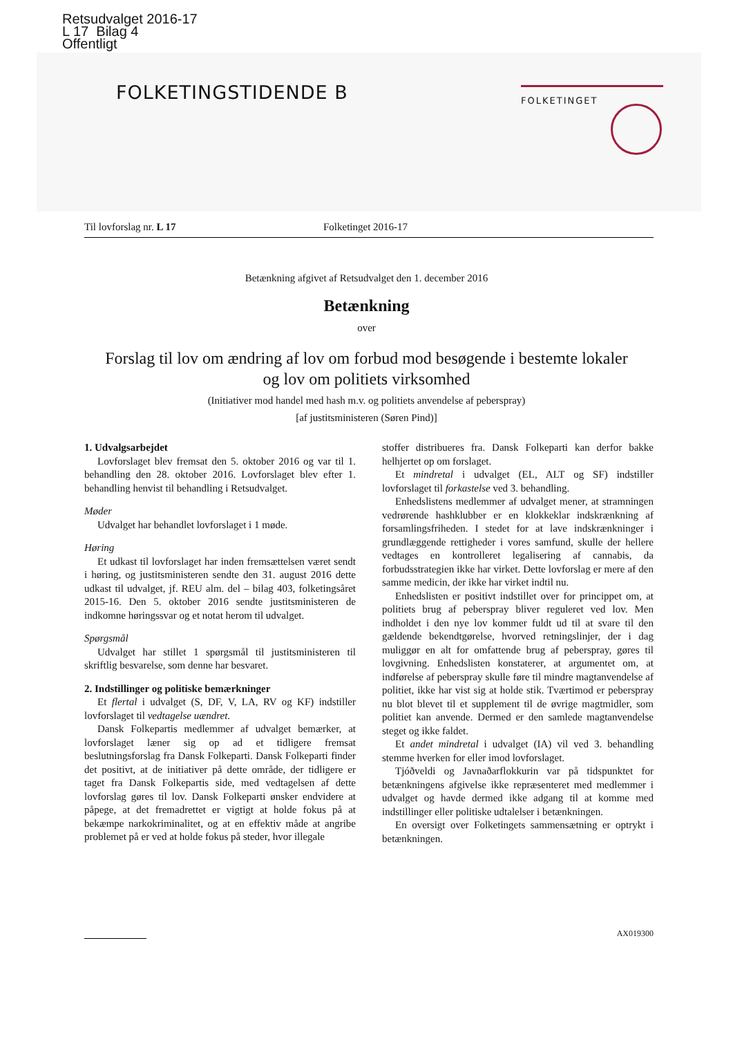Retsudvalget 2016-17
L 17 Bilag 4
Offentligt
FOLKETINGSTIDENDE B
FOLKETINGET
Til lovforslag nr. L 17 Folketinget 2016-17
Betænkning afgivet af Retsudvalget den 1. december 2016
Betænkning
over
Forslag til lov om ændring af lov om forbud mod besøgende i bestemte lokaler
og lov om politiets virksomhed
(Initiativer mod handel med hash m.v. og politiets anvendelse af peberspray)
[af justitsministeren (Søren Pind)]
1. Udvalgsarbejdet
Lovforslaget blev fremsat den 5. oktober 2016 og var til 1. behandling den 28. oktober 2016. Lovforslaget blev efter 1. behandling henvist til behandling i Retsudvalget.
Møder
Udvalget har behandlet lovforslaget i 1 møde.
Høring
Et udkast til lovforslaget har inden fremsættelsen været sendt i høring, og justitsministeren sendte den 31. august 2016 dette udkast til udvalget, jf. REU alm. del – bilag 403, folketingsåret 2015-16. Den 5. oktober 2016 sendte justitsministeren de indkomne høringssvar og et notat herom til udvalget.
Spørgsmål
Udvalget har stillet 1 spørgsmål til justitsministeren til skriftlig besvarelse, som denne har besvaret.
2. Indstillinger og politiske bemærkninger
Et flertal i udvalget (S, DF, V, LA, RV og KF) indstiller lovforslaget til vedtagelse uændret.
Dansk Folkepartis medlemmer af udvalget bemærker, at lovforslaget læner sig op ad et tidligere fremsat beslutningsforslag fra Dansk Folkeparti. Dansk Folkeparti finder det positivt, at de initiativer på dette område, der tidligere er taget fra Dansk Folkepartis side, med vedtagelsen af dette lovforslag gøres til lov. Dansk Folkeparti ønsker endvidere at påpege, at det fremadrettet er vigtigt at holde fokus på at bekæmpe narkokriminalitet, og at en effektiv måde at angribe problemet på er ved at holde fokus på steder, hvor illegale
stoffer distribueres fra. Dansk Folkeparti kan derfor bakke helhjertet op om forslaget.
Et mindretal i udvalget (EL, ALT og SF) indstiller lovforslaget til forkastelse ved 3. behandling.
Enhedslistens medlemmer af udvalget mener, at stramningen vedrørende hashklubber er en klokkeklar indskrænkning af forsamlingsfriheden. I stedet for at lave indskrænkninger i grundlæggende rettigheder i vores samfund, skulle der hellere vedtages en kontrolleret legalisering af cannabis, da forbudsstrategien ikke har virket. Dette lovforslag er mere af den samme medicin, der ikke har virket indtil nu.
Enhedslisten er positivt indstillet over for princippet om, at politiets brug af peberspray bliver reguleret ved lov. Men indholdet i den nye lov kommer fuldt ud til at svare til den gældende bekendtgørelse, hvorved retningslinjer, der i dag muliggør en alt for omfattende brug af peberspray, gøres til lovgivning. Enhedslisten konstaterer, at argumentet om, at indførelse af peberspray skulle føre til mindre magtanvendelse af politiet, ikke har vist sig at holde stik. Tværtimod er peberspray nu blot blevet til et supplement til de øvrige magtmidler, som politiet kan anvende. Dermed er den samlede magtanvendelse steget og ikke faldet.
Et andet mindretal i udvalget (IA) vil ved 3. behandling stemme hverken for eller imod lovforslaget.
Tjóðveldi og Javnaðarflokkurin var på tidspunktet for betænkningens afgivelse ikke repræsenteret med medlemmer i udvalget og havde dermed ikke adgang til at komme med indstillinger eller politiske udtalelser i betænkningen.
En oversigt over Folketingets sammensætning er optrykt i betænkningen.
AX019300